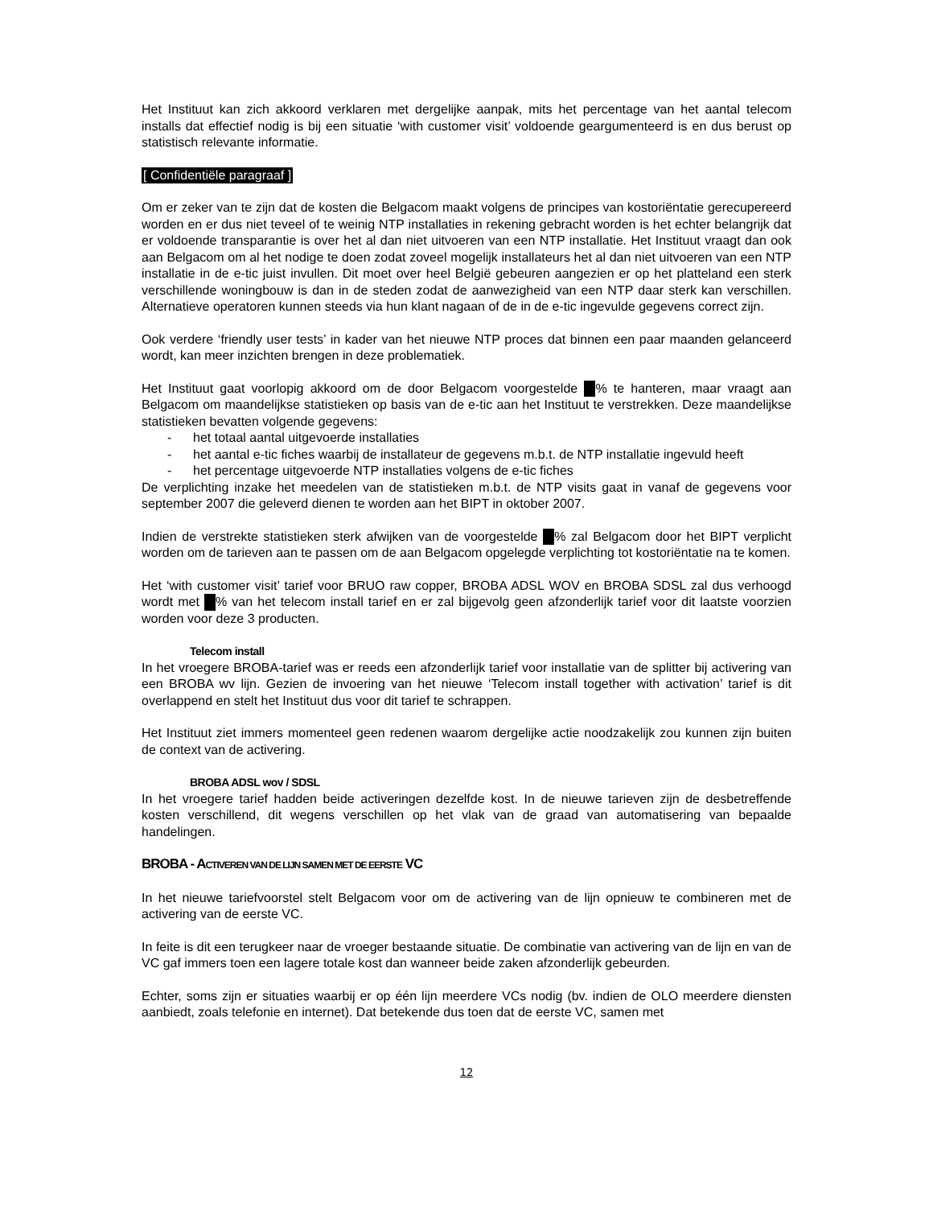Het Instituut kan zich akkoord verklaren met dergelijke aanpak, mits het percentage van het aantal telecom installs dat effectief nodig is bij een situatie ‘with customer visit’ voldoende geargumenteerd is en dus berust op statistisch relevante informatie.
[ Confidentiële paragraaf ]
Om er zeker van te zijn dat de kosten die Belgacom maakt volgens de principes van kostoriëntatie gerecupereerd worden en er dus niet teveel of te weinig NTP installaties in rekening gebracht worden is het echter belangrijk dat er voldoende transparantie is over het al dan niet uitvoeren van een NTP installatie. Het Instituut vraagt dan ook aan Belgacom om al het nodige te doen zodat zoveel mogelijk installateurs het al dan niet uitvoeren van een NTP installatie in de e-tic juist invullen. Dit moet over heel België gebeuren aangezien er op het platteland een sterk verschillende woningbouw is dan in de steden zodat de aanwezigheid van een NTP daar sterk kan verschillen. Alternatieve operatoren kunnen steeds via hun klant nagaan of de in de e-tic ingevulde gegevens correct zijn.
Ook verdere ‘friendly user tests’ in kader van het nieuwe NTP proces dat binnen een paar maanden gelanceerd wordt, kan meer inzichten brengen in deze problematiek.
Het Instituut gaat voorlopig akkoord om de door Belgacom voorgestelde % te hanteren, maar vraagt aan Belgacom om maandelijkse statistieken op basis van de e-tic aan het Instituut te verstrekken. Deze maandelijkse statistieken bevatten volgende gegevens:
- het totaal aantal uitgevoerde installaties
- het aantal e-tic fiches waarbij de installateur de gegevens m.b.t. de NTP installatie ingevuld heeft
- het percentage uitgevoerde NTP installaties volgens de e-tic fiches
De verplichting inzake het meedelen van de statistieken m.b.t. de NTP visits gaat in vanaf de gegevens voor september 2007 die geleverd dienen te worden aan het BIPT in oktober 2007.
Indien de verstrekte statistieken sterk afwijken van de voorgestelde % zal Belgacom door het BIPT verplicht worden om de tarieven aan te passen om de aan Belgacom opgelegde verplichting tot kostoriëntatie na te komen.
Het ‘with customer visit’ tarief voor BRUO raw copper, BROBA ADSL WOV en BROBA SDSL zal dus verhoogd wordt met % van het telecom install tarief en er zal bijgevolg geen afzonderlijk tarief voor dit laatste voorzien worden voor deze 3 producten.
Telecom install
In het vroegere BROBA-tarief was er reeds een afzonderlijk tarief voor installatie van de splitter bij activering van een BROBA wv lijn. Gezien de invoering van het nieuwe ‘Telecom install together with activation’ tarief is dit overlappend en stelt het Instituut dus voor dit tarief te schrappen.
Het Instituut ziet immers momenteel geen redenen waarom dergelijke actie noodzakelijk zou kunnen zijn buiten de context van de activering.
BROBA ADSL wov / SDSL
In het vroegere tarief hadden beide activeringen dezelfde kost. In de nieuwe tarieven zijn de desbetreffende kosten verschillend, dit wegens verschillen op het vlak van de graad van automatisering van bepaalde handelingen.
BROBA - ACTIVEREN VAN DE LIJN SAMEN MET DE EERSTE VC
In het nieuwe tariefvoorstel stelt Belgacom voor om de activering van de lijn opnieuw te combineren met de activering van de eerste VC.
In feite is dit een terugkeer naar de vroeger bestaande situatie. De combinatie van activering van de lijn en van de VC gaf immers toen een lagere totale kost dan wanneer beide zaken afzonderlijk gebeurden.
Echter, soms zijn er situaties waarbij er op één lijn meerdere VCs nodig (bv. indien de OLO meerdere diensten aanbiedt, zoals telefonie en internet). Dat betekende dus toen dat de eerste VC, samen met
12